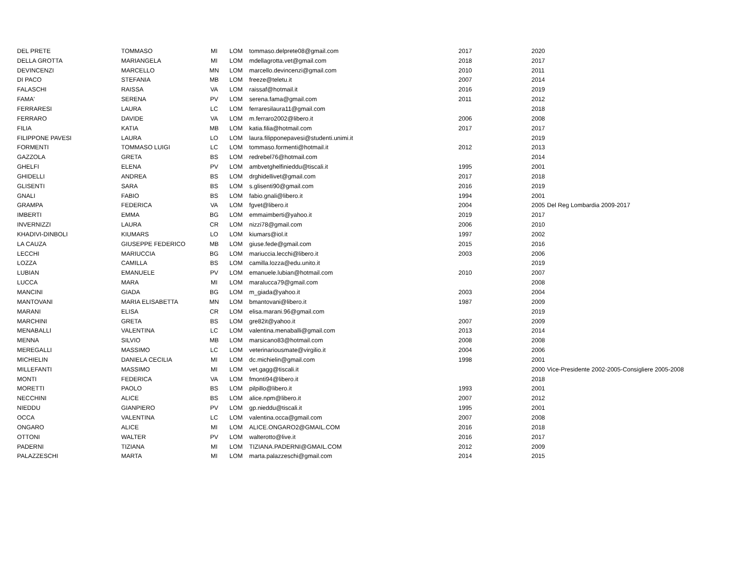| DEL PRETE | TOMMASO | MI | LOM | tommaso.delprete08@gmail.com | 2017 | 2020 | |
| DELLA GROTTA | MARIANGELA | MI | LOM | mdellagrotta.vet@gmail.com | 2018 | 2017 | |
| DEVINCENZI | MARCELLO | MN | LOM | marcello.devincenzi@gmail.com | 2010 | 2011 | |
| DI PACO | STEFANIA | MB | LOM | freeze@teletu.it | 2007 | 2014 | |
| FALASCHI | RAISSA | VA | LOM | raissaf@hotmail.it | 2016 | 2019 | |
| FAMA' | SERENA | PV | LOM | serena.fama@gmail.com | 2011 | 2012 | |
| FERRARESI | LAURA | LC | LOM | ferraresilaura11@gmail.com | | 2018 | |
| FERRARO | DAVIDE | VA | LOM | m.ferraro2002@libero.it | 2006 | 2008 | |
| FILIA | KATIA | MB | LOM | katia.filia@hotmail.com | 2017 | 2017 | |
| FILIPPONE PAVESI | LAURA | LO | LOM | laura.filipponepavesi@studenti.unimi.it | | 2019 | |
| FORMENTI | TOMMASO LUIGI | LC | LOM | tommaso.formenti@hotmail.it | 2012 | 2013 | |
| GAZZOLA | GRETA | BS | LOM | redrebel76@hotmail.com | | 2014 | |
| GHELFI | ELENA | PV | LOM | ambvetghelfinieddu@tiscali.it | 1995 | 2001 | |
| GHIDELLI | ANDREA | BS | LOM | drghidellivet@gmail.com | 2017 | 2018 | |
| GLISENTI | SARA | BS | LOM | s.glisenti90@gmail.com | 2016 | 2019 | |
| GNALI | FABIO | BS | LOM | fabio.gnali@libero.it | 1994 | 2001 | |
| GRAMPA | FEDERICA | VA | LOM | fgvet@libero.it | 2004 | 2005 | Del Reg Lombardia 2009-2017 |
| IMBERTI | EMMA | BG | LOM | emmaimberti@yahoo.it | 2019 | 2017 | |
| INVERNIZZI | LAURA | CR | LOM | nizzi78@gmail.com | 2006 | 2010 | |
| KHADIVI-DINBOLI | KIUMARS | LO | LOM | kiumars@iol.it | 1997 | 2002 | |
| LA CAUZA | GIUSEPPE FEDERICO | MB | LOM | giuse.fede@gmail.com | 2015 | 2016 | |
| LECCHI | MARIUCCIA | BG | LOM | mariuccia.lecchi@libero.it | 2003 | 2006 | |
| LOZZA | CAMILLA | BS | LOM | camilla.lozza@edu.unito.it | | 2019 | |
| LUBIAN | EMANUELE | PV | LOM | emanuele.lubian@hotmail.com | 2010 | 2007 | |
| LUCCA | MARA | MI | LOM | maralucca79@gmail.com | | 2008 | |
| MANCINI | GIADA | BG | LOM | m_giada@yahoo.it | 2003 | 2004 | |
| MANTOVANI | MARIA ELISABETTA | MN | LOM | bmantovani@libero.it | 1987 | 2009 | |
| MARANI | ELISA | CR | LOM | elisa.marani.96@gmail.com | | 2019 | |
| MARCHINI | GRETA | BS | LOM | gre82it@yahoo.it | 2007 | 2009 | |
| MENABALLI | VALENTINA | LC | LOM | valentina.menaballi@gmail.com | 2013 | 2014 | |
| MENNA | SILVIO | MB | LOM | marsicano83@hotmail.com | 2008 | 2008 | |
| MEREGALLI | MASSIMO | LC | LOM | veterinariousmate@virgilio.it | 2004 | 2006 | |
| MICHIELIN | DANIELA CECILIA | MI | LOM | dc.michielin@gmail.com | 1998 | 2001 | |
| MILLEFANTI | MASSIMO | MI | LOM | vet.gagg@tiscali.it | | 2000 | Vice-Presidente 2002-2005-Consigliere 2005-2008 |
| MONTI | FEDERICA | VA | LOM | fmonti94@libero.it | | 2018 | |
| MORETTI | PAOLO | BS | LOM | pilpillo@libero.it | 1993 | 2001 | |
| NECCHINI | ALICE | BS | LOM | alice.npm@libero.it | 2007 | 2012 | |
| NIEDDU | GIANPIERO | PV | LOM | gp.nieddu@tiscali.it | 1995 | 2001 | |
| OCCA | VALENTINA | LC | LOM | valentina.occa@gmail.com | 2007 | 2008 | |
| ONGARO | ALICE | MI | LOM | ALICE.ONGARO2@GMAIL.COM | 2016 | 2018 | |
| OTTONI | WALTER | PV | LOM | walterotto@live.it | 2016 | 2017 | |
| PADERNI | TIZIANA | MI | LOM | TIZIANA.PADERNI@GMAIL.COM | 2012 | 2009 | |
| PALAZZESCHI | MARTA | MI | LOM | marta.palazzeschi@gmail.com | 2014 | 2015 | |